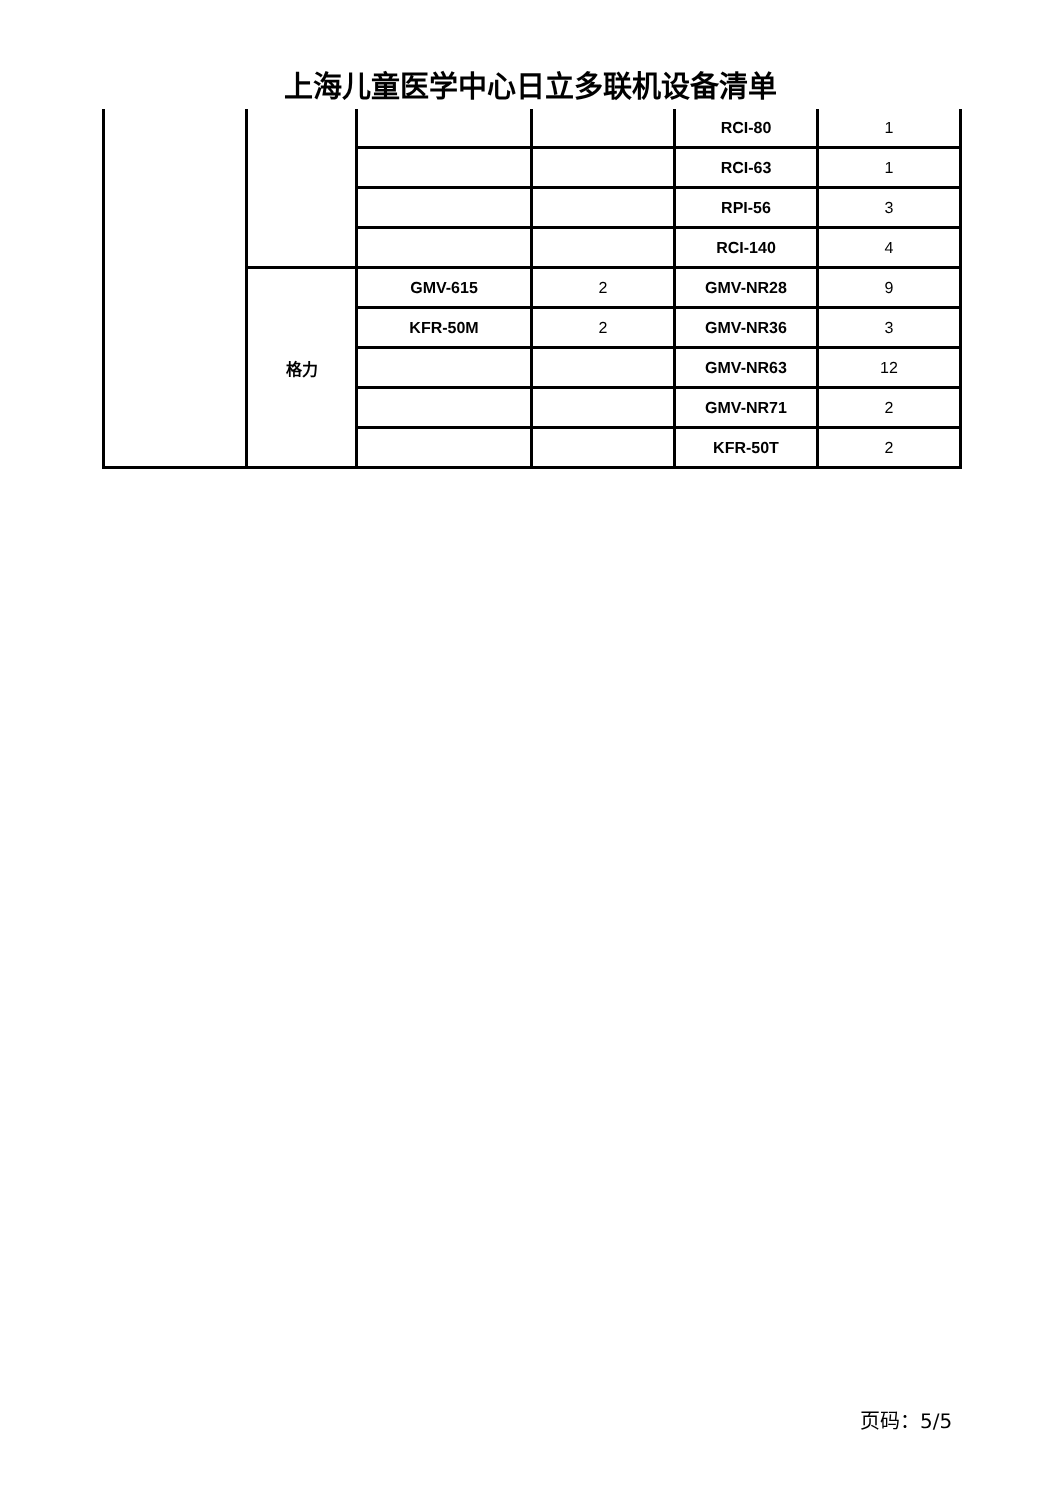上海儿童医学中心日立多联机设备清单
| | | | | RCI-80 | 1 |
| | | | | RCI-63 | 1 |
| | | | | RPI-56 | 3 |
| | | | | RCI-140 | 4 |
| | 格力 | GMV-615 | 2 | GMV-NR28 | 9 |
| | | KFR-50M | 2 | GMV-NR36 | 3 |
| | | | | GMV-NR63 | 12 |
| | | | | GMV-NR71 | 2 |
| | | | | KFR-50T | 2 |
页码：5/5